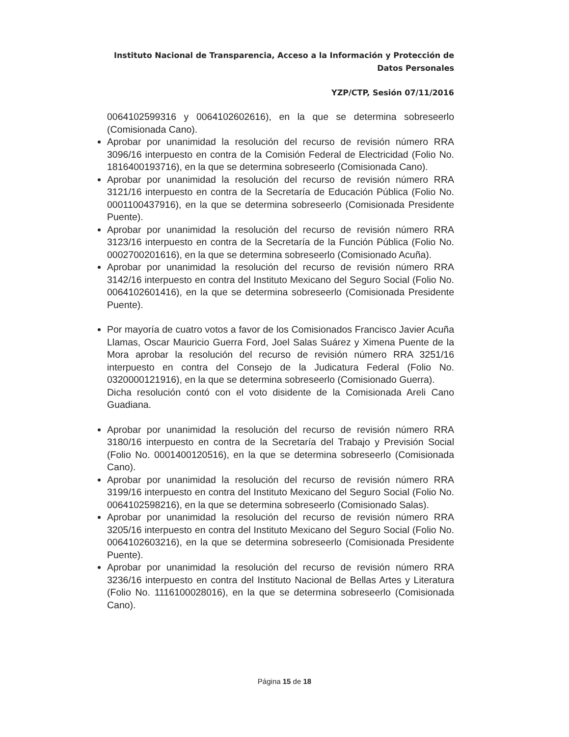Instituto Nacional de Transparencia, Acceso a la Información y Protección de Datos Personales
YZP/CTP, Sesión 07/11/2016
0064102599316 y 0064102602616), en la que se determina sobreseerlo (Comisionada Cano).
Aprobar por unanimidad la resolución del recurso de revisión número RRA 3096/16 interpuesto en contra de la Comisión Federal de Electricidad (Folio No. 1816400193716), en la que se determina sobreseerlo (Comisionada Cano).
Aprobar por unanimidad la resolución del recurso de revisión número RRA 3121/16 interpuesto en contra de la Secretaría de Educación Pública (Folio No. 0001100437916), en la que se determina sobreseerlo (Comisionada Presidente Puente).
Aprobar por unanimidad la resolución del recurso de revisión número RRA 3123/16 interpuesto en contra de la Secretaría de la Función Pública (Folio No. 0002700201616), en la que se determina sobreseerlo (Comisionado Acuña).
Aprobar por unanimidad la resolución del recurso de revisión número RRA 3142/16 interpuesto en contra del Instituto Mexicano del Seguro Social (Folio No. 0064102601416), en la que se determina sobreseerlo (Comisionada Presidente Puente).
Por mayoría de cuatro votos a favor de los Comisionados Francisco Javier Acuña Llamas, Oscar Mauricio Guerra Ford, Joel Salas Suárez y Ximena Puente de la Mora aprobar la resolución del recurso de revisión número RRA 3251/16 interpuesto en contra del Consejo de la Judicatura Federal (Folio No. 0320000121916), en la que se determina sobreseerlo (Comisionado Guerra).
Dicha resolución contó con el voto disidente de la Comisionada Areli Cano Guadiana.
Aprobar por unanimidad la resolución del recurso de revisión número RRA 3180/16 interpuesto en contra de la Secretaría del Trabajo y Previsión Social (Folio No. 0001400120516), en la que se determina sobreseerlo (Comisionada Cano).
Aprobar por unanimidad la resolución del recurso de revisión número RRA 3199/16 interpuesto en contra del Instituto Mexicano del Seguro Social (Folio No. 0064102598216), en la que se determina sobreseerlo (Comisionado Salas).
Aprobar por unanimidad la resolución del recurso de revisión número RRA 3205/16 interpuesto en contra del Instituto Mexicano del Seguro Social (Folio No. 0064102603216), en la que se determina sobreseerlo (Comisionada Presidente Puente).
Aprobar por unanimidad la resolución del recurso de revisión número RRA 3236/16 interpuesto en contra del Instituto Nacional de Bellas Artes y Literatura (Folio No. 1116100028016), en la que se determina sobreseerlo (Comisionada Cano).
Página 15 de 18